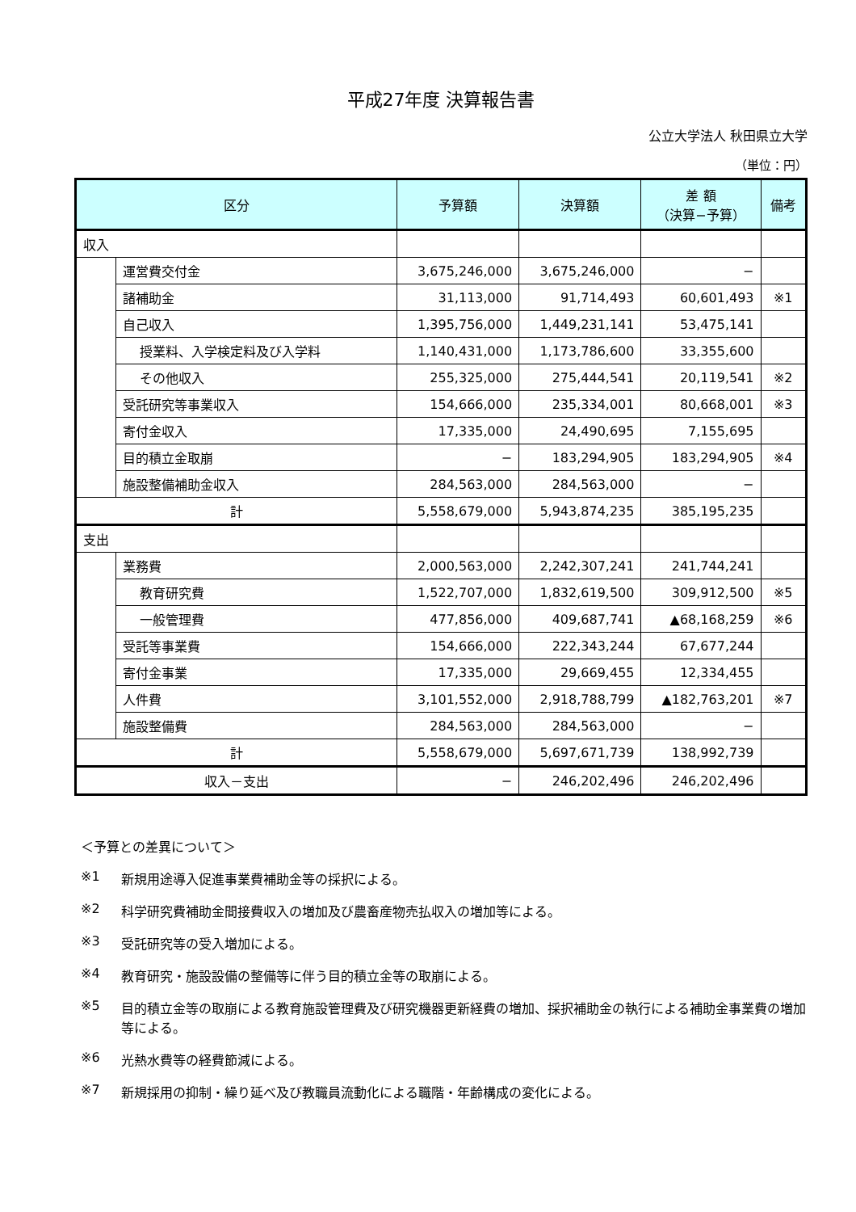平成27年度 決算報告書
公立大学法人 秋田県立大学
（単位：円）
| 区分 | | 予算額 | 決算額 | 差 額 （決算−予算） | 備考 |
| --- | --- | --- | --- | --- | --- |
| 収入 | | | | | |
| | 運営費交付金 | 3,675,246,000 | 3,675,246,000 | − | |
| | 諸補助金 | 31,113,000 | 91,714,493 | 60,601,493 | ※1 |
| | 自己収入 | 1,395,756,000 | 1,449,231,141 | 53,475,141 | |
| | 授業料、入学検定料及び入学料 | 1,140,431,000 | 1,173,786,600 | 33,355,600 | |
| | その他収入 | 255,325,000 | 275,444,541 | 20,119,541 | ※2 |
| | 受託研究等事業収入 | 154,666,000 | 235,334,001 | 80,668,001 | ※3 |
| | 寄付金収入 | 17,335,000 | 24,490,695 | 7,155,695 | |
| | 目的積立金取崩 | − | 183,294,905 | 183,294,905 | ※4 |
| | 施設整備補助金収入 | 284,563,000 | 284,563,000 | − | |
| 計 | | 5,558,679,000 | 5,943,874,235 | 385,195,235 | |
| 支出 | | | | | |
| | 業務費 | 2,000,563,000 | 2,242,307,241 | 241,744,241 | |
| | 教育研究費 | 1,522,707,000 | 1,832,619,500 | 309,912,500 | ※5 |
| | 一般管理費 | 477,856,000 | 409,687,741 | ▲68,168,259 | ※6 |
| | 受託等事業費 | 154,666,000 | 222,343,244 | 67,677,244 | |
| | 寄付金事業 | 17,335,000 | 29,669,455 | 12,334,455 | |
| | 人件費 | 3,101,552,000 | 2,918,788,799 | ▲182,763,201 | ※7 |
| | 施設整備費 | 284,563,000 | 284,563,000 | − | |
| 計 | | 5,558,679,000 | 5,697,671,739 | 138,992,739 | |
| 収入－支出 | | − | 246,202,496 | 246,202,496 | |
＜予算との差異について＞
※1 新規用途導入促進事業費補助金等の採択による。
※2 科学研究費補助金間接費収入の増加及び農畜産物売払収入の増加等による。
※3 受託研究等の受入増加による。
※4 教育研究・施設設備の整備等に伴う目的積立金等の取崩による。
※5 目的積立金等の取崩による教育施設管理費及び研究機器更新経費の増加、採択補助金の執行による補助金事業費の増加等による。
※6 光熱水費等の経費節減による。
※7 新規採用の抑制・繰り延べ及び教職員流動化による職階・年齢構成の変化による。